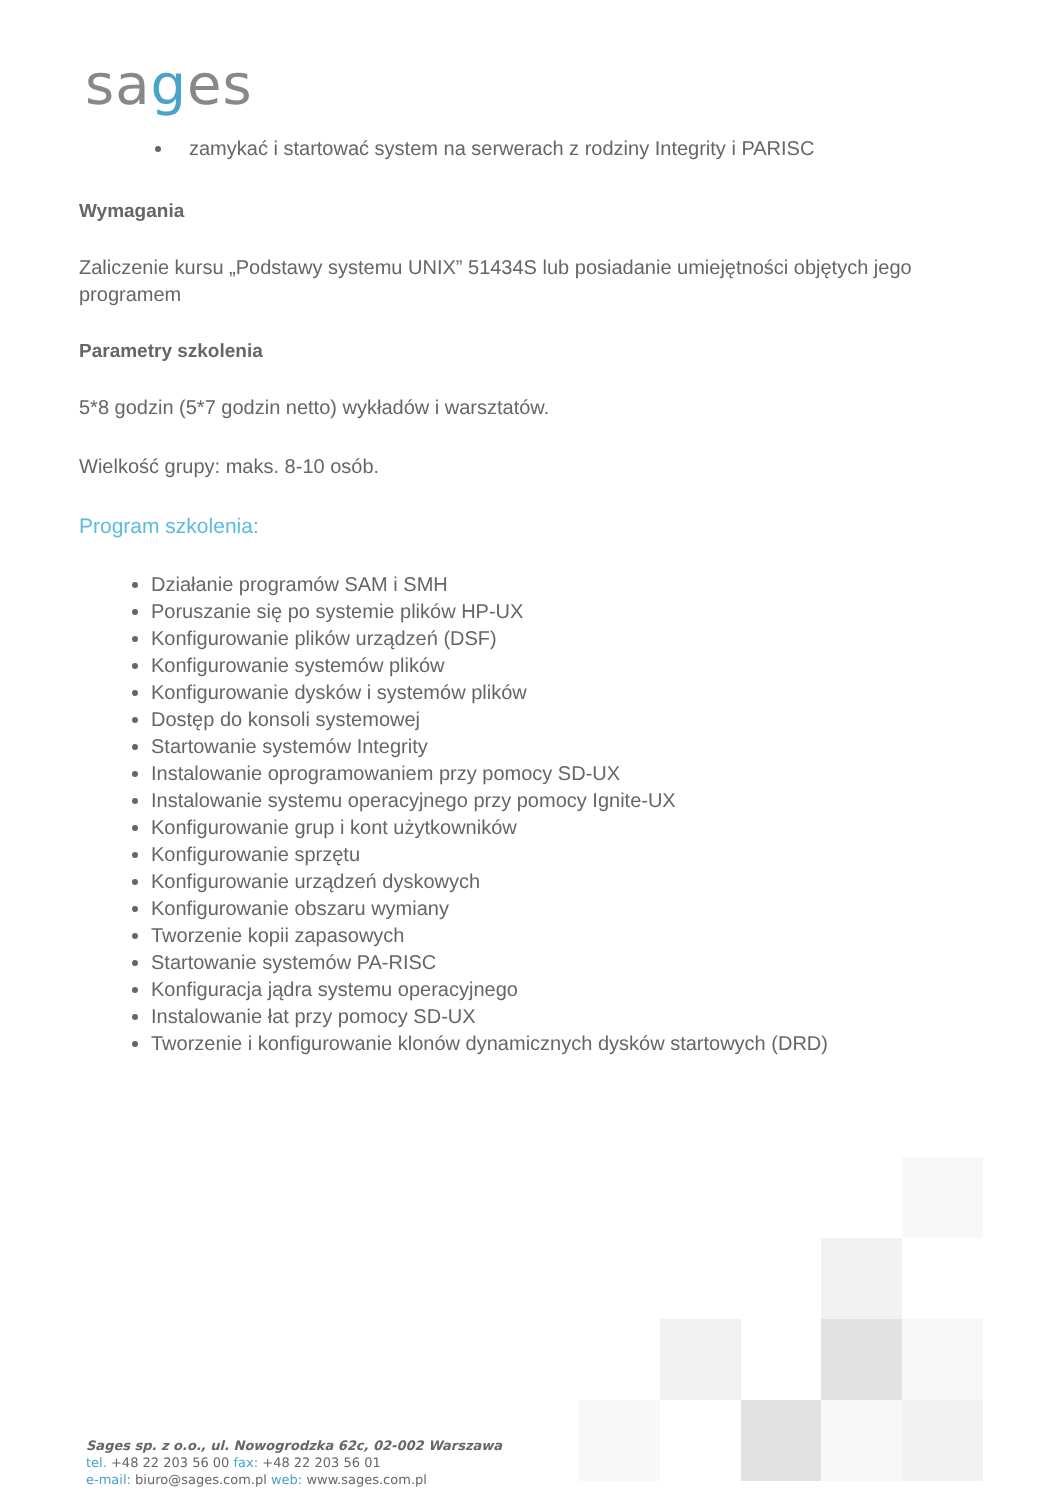sages
zamykać i startować system na serwerach z rodziny Integrity i PARISC
Wymagania
Zaliczenie kursu „Podstawy systemu UNIX” 51434S lub posiadanie umiejętności objętych jego programem
Parametry szkolenia
5*8 godzin (5*7 godzin netto) wykładów i warsztatów.
Wielkość grupy: maks. 8-10 osób.
Program szkolenia:
Działanie programów SAM i SMH
Poruszanie się po systemie plików HP-UX
Konfigurowanie plików urządzeń (DSF)
Konfigurowanie systemów plików
Konfigurowanie dysków i systemów plików
Dostęp do konsoli systemowej
Startowanie systemów Integrity
Instalowanie oprogramowaniem przy pomocy SD-UX
Instalowanie systemu operacyjnego przy pomocy Ignite-UX
Konfigurowanie grup i kont użytkowników
Konfigurowanie sprzętu
Konfigurowanie urządzeń dyskowych
Konfigurowanie obszaru wymiany
Tworzenie kopii zapasowych
Startowanie systemów PA-RISC
Konfiguracja jądra systemu operacyjnego
Instalowanie łat przy pomocy SD-UX
Tworzenie i konfigurowanie klonów dynamicznych dysków startowych (DRD)
Sages sp. z o.o., ul. Nowogrodzka 62c, 02-002 Warszawa
tel. +48 22 203 56 00 fax: +48 22 203 56 01
e-mail: biuro@sages.com.pl web: www.sages.com.pl